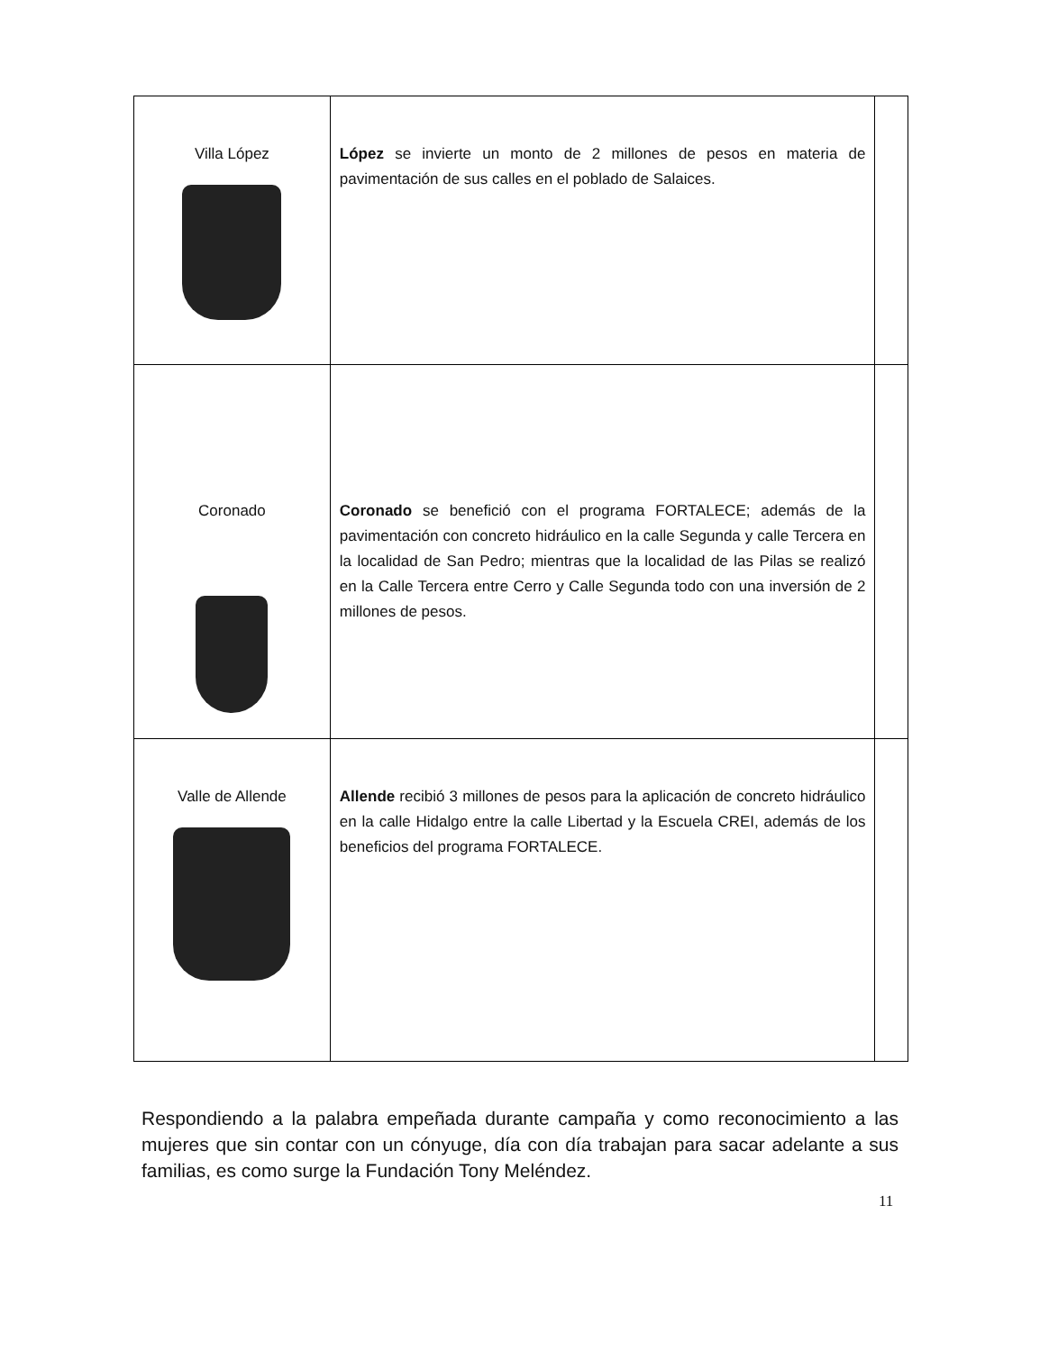| Villa López | López se invierte un monto de 2 millones de pesos en materia de pavimentación de sus calles en el poblado de Salaices. | |
| Coronado | Coronado se benefició con el programa FORTALECE; además de la pavimentación con concreto hidráulico en la calle Segunda y calle Tercera en la localidad de San Pedro; mientras que la localidad de las Pilas se realizó en la Calle Tercera entre Cerro y Calle Segunda todo con una inversión de 2 millones de pesos. | |
| Valle de Allende | Allende recibió 3 millones de pesos para la aplicación de concreto hidráulico en la calle Hidalgo entre la calle Libertad y la Escuela CREI, además de los beneficios del programa FORTALECE. | |
Respondiendo a la palabra empeñada durante campaña y como reconocimiento a las mujeres que sin contar con un cónyuge, día con día trabajan para sacar adelante a sus familias, es como surge la Fundación Tony Meléndez.
11